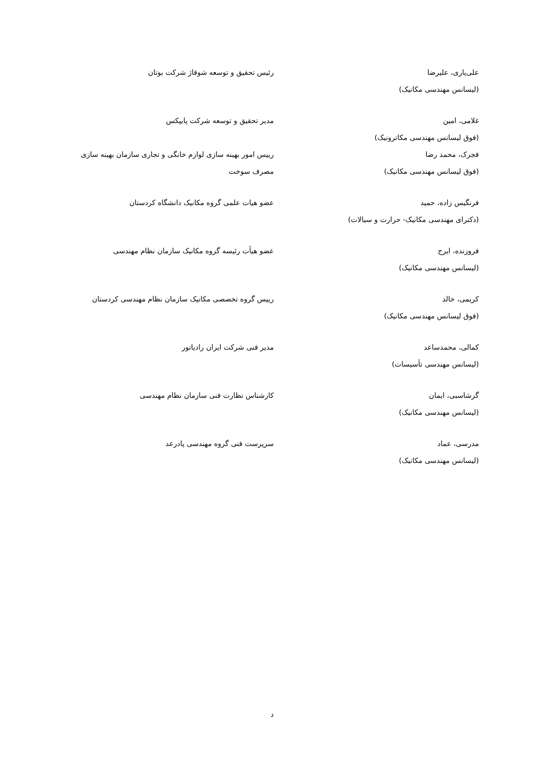علی‌یاری، علیرضا
(لیسانس مهندسی مکانیک)
رئیس تحقیق و توسعه شوفاژ شرکت بوتان
غلامی، امین
(فوق لیسانس مهندسی مکاترونیک)
مدیر تحقیق و توسعه شرکت پایپکس
فجرک، محمد رضا
(فوق لیسانس مهندسی مکانیک)
رییس امور بهینه سازی لوازم خانگی و تجاری سازمان بهینه سازی مصرف سوخت
فرنگیس زاده، حمید
(دکترای مهندسی مکانیک- حرارت و سیالات)
عضو هیات علمی گروه مکانیک دانشگاه کردستان
فروزنده، ایرج
(لیسانس مهندسی مکانیک)
عضو هیأت رئیسه گروه مکانیک سازمان نظام مهندسی
کریمی، خالد
(فوق لیسانس مهندسی مکانیک)
رییس گروه تخصصی مکانیک سازمان نظام مهندسی کردستان
کمالی، محمدساعد
(لیسانس مهندسی تأسیسات)
مدیر فنی شرکت ایران رادیاتور
گرشاسبی، ایمان
(لیسانس مهندسی مکانیک)
کارشناس نظارت فنی سازمان نظام مهندسی
مدرسی، عماد
(لیسانس مهندسی مکانیک)
سرپرست فنی گروه مهندسی پادرعد
د